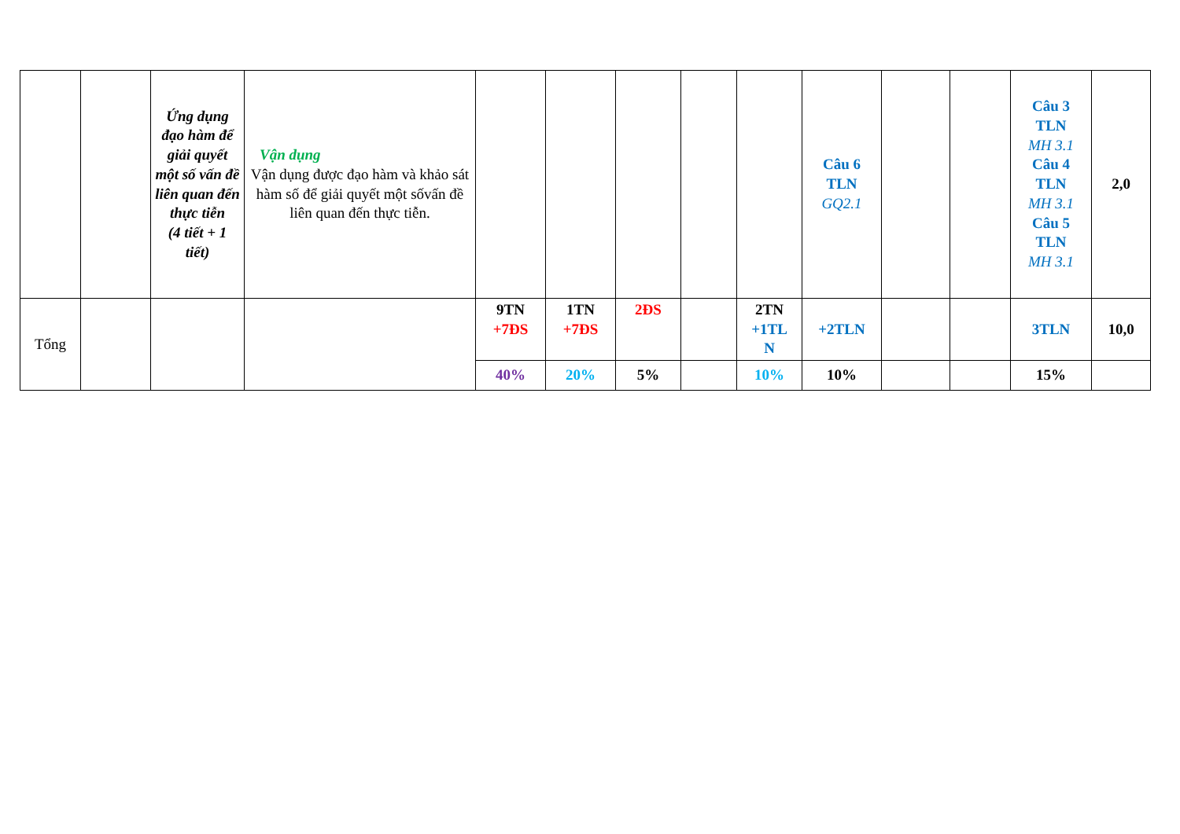| | | Ứng dụng đạo hàm để giải quyết một số vấn đề liên quan đến thực tiễn (4 tiết + 1 tiết) | Vận dụng Vận dụng được đạo hàm và khảo sát hàm số để giải quyết một sốvấn đề liên quan đến thực tiễn. | | | | | | Câu 6 TLN GQ2.1 | | | Câu 3 TLN MH 3.1 Câu 4 TLN MH 3.1 Câu 5 TLN MH 3.1 | 2,0 |
| Tổng | | | | 9TN +7ĐS | 1TN +7ĐS | 2ĐS | | 2TN +1TL N | +2TLN | | | 3TLN | 10,0 |
| | | | | 40% | 20% | 5% | | 10% | 10% | | | 15% | |